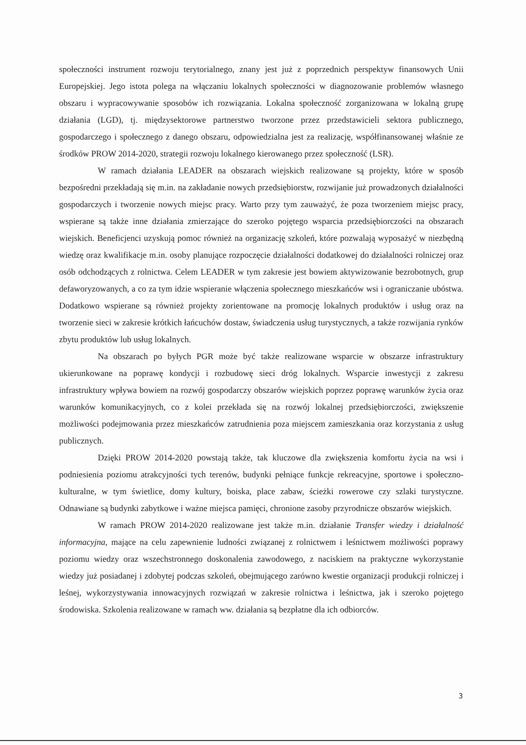społeczności instrument rozwoju terytorialnego, znany jest już z poprzednich perspektyw finansowych Unii Europejskiej. Jego istota polega na włączaniu lokalnych społeczności w diagnozowanie problemów własnego obszaru i wypracowywanie sposobów ich rozwiązania. Lokalna społeczność zorganizowana w lokalną grupę działania (LGD), tj. międzysektorowe partnerstwo tworzone przez przedstawicieli sektora publicznego, gospodarczego i społecznego z danego obszaru, odpowiedzialna jest za realizację, współfinansowanej właśnie ze środków PROW 2014-2020, strategii rozwoju lokalnego kierowanego przez społeczność (LSR).
W ramach działania LEADER na obszarach wiejskich realizowane są projekty, które w sposób bezpośredni przekładają się m.in. na zakładanie nowych przedsiębiorstw, rozwijanie już prowadzonych działalności gospodarczych i tworzenie nowych miejsc pracy. Warto przy tym zauważyć, że poza tworzeniem miejsc pracy, wspierane są także inne działania zmierzające do szeroko pojętego wsparcia przedsiębiorczości na obszarach wiejskich. Beneficjenci uzyskują pomoc również na organizację szkoleń, które pozwalają wyposażyć w niezbędną wiedzę oraz kwalifikacje m.in. osoby planujące rozpoczęcie działalności dodatkowej do działalności rolniczej oraz osób odchodzących z rolnictwa. Celem LEADER w tym zakresie jest bowiem aktywizowanie bezrobotnych, grup defaworyzowanych, a co za tym idzie wspieranie włączenia społecznego mieszkańców wsi i ograniczanie ubóstwa. Dodatkowo wspierane są również projekty zorientowane na promocję lokalnych produktów i usług oraz na tworzenie sieci w zakresie krótkich łańcuchów dostaw, świadczenia usług turystycznych, a także rozwijania rynków zbytu produktów lub usług lokalnych.
Na obszarach po byłych PGR może być także realizowane wsparcie w obszarze infrastruktury ukierunkowane na poprawę kondycji i rozbudowę sieci dróg lokalnych. Wsparcie inwestycji z zakresu infrastruktury wpływa bowiem na rozwój gospodarczy obszarów wiejskich poprzez poprawę warunków życia oraz warunków komunikacyjnych, co z kolei przekłada się na rozwój lokalnej przedsiębiorczości, zwiększenie możliwości podejmowania przez mieszkańców zatrudnienia poza miejscem zamieszkania oraz korzystania z usług publicznych.
Dzięki PROW 2014-2020 powstają także, tak kluczowe dla zwiększenia komfortu życia na wsi i podniesienia poziomu atrakcyjności tych terenów, budynki pełniące funkcje rekreacyjne, sportowe i społeczno-kulturalne, w tym świetlice, domy kultury, boiska, place zabaw, ścieżki rowerowe czy szlaki turystyczne. Odnawiane są budynki zabytkowe i ważne miejsca pamięci, chronione zasoby przyrodnicze obszarów wiejskich.
W ramach PROW 2014-2020 realizowane jest także m.in. działanie Transfer wiedzy i działalność informacyjna, mające na celu zapewnienie ludności związanej z rolnictwem i leśnictwem możliwości poprawy poziomu wiedzy oraz wszechstronnego doskonalenia zawodowego, z naciskiem na praktyczne wykorzystanie wiedzy już posiadanej i zdobytej podczas szkoleń, obejmującego zarówno kwestie organizacji produkcji rolniczej i leśnej, wykorzystywania innowacyjnych rozwiązań w zakresie rolnictwa i leśnictwa, jak i szeroko pojętego środowiska. Szkolenia realizowane w ramach ww. działania są bezpłatne dla ich odbiorców.
3